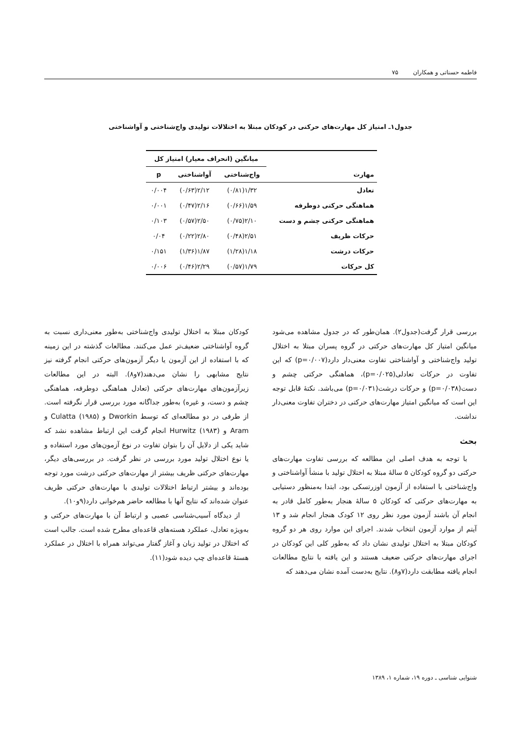فاطمه حسناتی و همکاران ۷۵
جدول۱ـ امتیاز کل مهارت‌های حرکتی در کودکان مبتلا به اختلالات تولیدی واج‌شناختی و آواشناختی
| | میانگین (انحراف معیار) امتیاز کل | | |
| --- | --- | --- | --- |
| مهارت | واج‌شناختی | آواشناختی | p |
| تعادل | ۱/۳۲(۰/۸۱) | ۲/۱۲(۰/۶۳) | ۰/۰۰۴ |
| هماهنگی حرکتی دوطرفه | ۱/۵۹(۰/۶۶) | ۲/۱۶(۰/۴۷) | ۰/۰۰۱ |
| هماهنگی حرکتی چشم و دست | ۲/۱۰(۰/۷۵) | ۲/۵۰(۰/۵۷) | ۰/۱۰۳ |
| حرکات ظریف | ۲/۵۱(۰/۴۸) | ۲/۸۰(۰/۲۲) | ۰/۰۴ |
| حرکات درشت | ۱/۱۸(۱/۲۸) | ۱/۸۷(۱/۳۶) | ۰/۱۵۱ |
| کل حرکات | ۱/۷۹(۰/۵۷) | ۲/۲۹(۰/۴۶) | ۰/۰۰۶ |
بررسی قرار گرفت(جدول۲). همان‌طور که در جدول مشاهده می‌شود میانگین امتیاز کل مهارت‌های حرکتی در گروه پسران مبتلا به اختلال تولید واج‌شناختی و آواشناختی تفاوت معنی‌دار دارد(p=۰/۰۰۷) که این تفاوت در حرکات تعادلی(p=۰/۰۲۵)، هماهنگی حرکتی چشم و دست(p=۰/۰۳۸) و حرکات درشت(p=۰/۰۳۱) می‌باشد. نکتهٔ قابل توجه این است که میانگین امتیاز مهارت‌های حرکتی در دختران تفاوت معنی‌دار نداشت.
بحث
با توجه به هدف اصلی این مطالعه که بررسی تفاوت مهارت‌های حرکتی دو گروه کودکان ۵ سالهٔ مبتلا به اختلال تولید با منشأ آواشناختی و واج‌شناختی با استفاده از آزمون اوزرتسکی بود، ابتدا به‌منظور دستیابی به مهارت‌های حرکتی که کودکان ۵ سالهٔ هنجار به‌طور کامل قادر به انجام آن باشند آزمون مورد نظر روی ۱۲ کودک هنجار انجام شد و ۱۳ آیتم از موارد آزمون انتخاب شدند. اجرای این موارد روی هر دو گروه کودکان مبتلا به اختلال تولیدی نشان داد که به‌طور کلی این کودکان در اجرای مهارت‌های حرکتی ضعیف هستند و این یافته با نتایج مطالعات انجام یافته مطابقت دارد(۷و۸). نتایج به‌دست آمده نشان می‌دهند که
کودکان مبتلا به اختلال تولیدی واج‌شناختی به‌طور معنی‌داری نسبت به گروه آواشناختی ضعیف‌تر عمل می‌کنند. مطالعات گذشته در این زمینه که با استفاده از این آزمون یا دیگر آزمون‌های حرکتی انجام گرفته نیز نتایج مشابهی را نشان می‌دهند(۷و۸). البته در این مطالعات زیرآزمون‌های مهارت‌های حرکتی (تعادل هماهنگی دوطرفه، هماهنگی چشم و دست، و غیره) به‌طور جداگانه مورد بررسی قرار نگرفته است. از طرفی در دو مطالعه‌ای که توسط Dworkin و Culatta (۱۹۸۵) و Aram و Hurwitz (۱۹۸۳) انجام گرفت این ارتباط مشاهده نشد که شاید یکی از دلایل آن را بتوان تفاوت در نوع آزمون‌های مورد استفاده و یا نوع اختلال تولید مورد بررسی در نظر گرفت. در بررسی‌های دیگر، مهارت‌های حرکتی ظریف بیشتر از مهارت‌های حرکتی درشت مورد توجه بوده‌اند و بیشتر ارتباط اختلالات تولیدی با مهارت‌های حرکتی ظریف عنوان شده‌اند که نتایج آنها با مطالعه حاضر هم‌خوانی دارد(۹و۱۰).
از دیدگاه آسیب‌شناسی عصبی و ارتباط آن با مهارت‌های حرکتی و به‌ویژه تعادل، عملکرد هسته‌های قاعده‌ای مطرح شده است. جالب است که اختلال در تولید زبان و آغاز گفتار می‌تواند همراه با اختلال در عملکرد هستهٔ قاعده‌ای چپ دیده شود(۱۱).
شنوایی شناسی ـ دوره ۱۹، شماره ۱، ۱۳۸۹